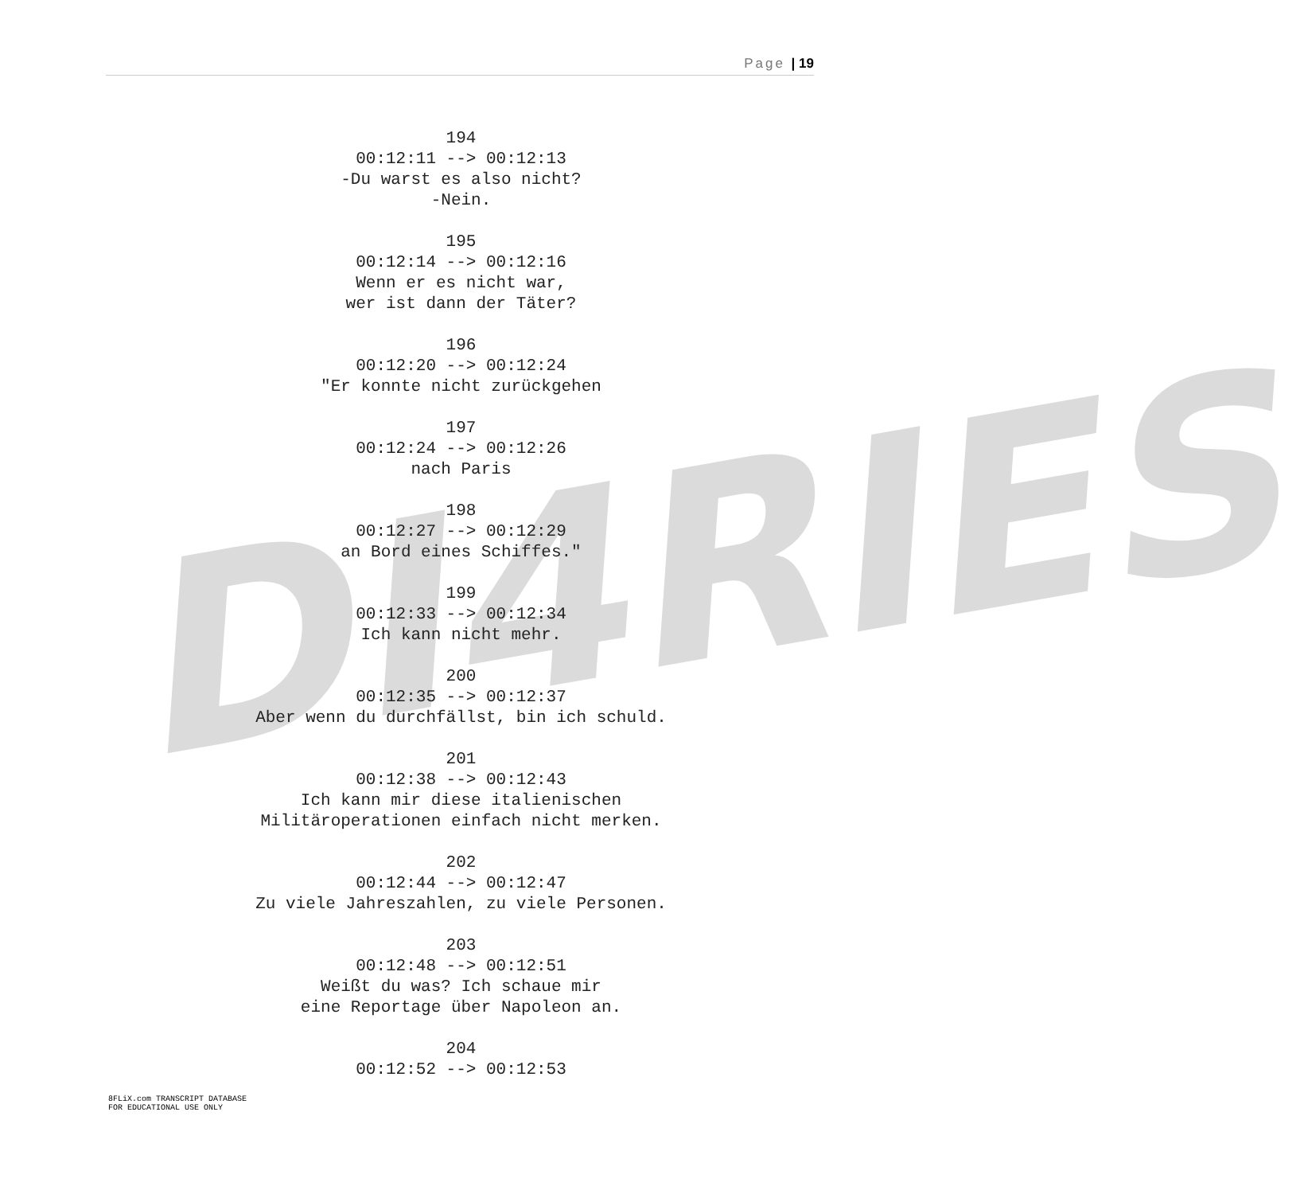Page | 19
DI4RIES
194
00:12:11 --> 00:12:13
-Du warst es also nicht?
-Nein.
195
00:12:14 --> 00:12:16
Wenn er es nicht war,
wer ist dann der Täter?
196
00:12:20 --> 00:12:24
"Er konnte nicht zurückgehen
197
00:12:24 --> 00:12:26
nach Paris
198
00:12:27 --> 00:12:29
an Bord eines Schiffes."
199
00:12:33 --> 00:12:34
Ich kann nicht mehr.
200
00:12:35 --> 00:12:37
Aber wenn du durchfällst, bin ich schuld.
201
00:12:38 --> 00:12:43
Ich kann mir diese italienischen
Militäroperationen einfach nicht merken.
202
00:12:44 --> 00:12:47
Zu viele Jahreszahlen, zu viele Personen.
203
00:12:48 --> 00:12:51
Weißt du was? Ich schaue mir
eine Reportage über Napoleon an.
204
00:12:52 --> 00:12:53
8FLiX.com TRANSCRIPT DATABASE
FOR EDUCATIONAL USE ONLY